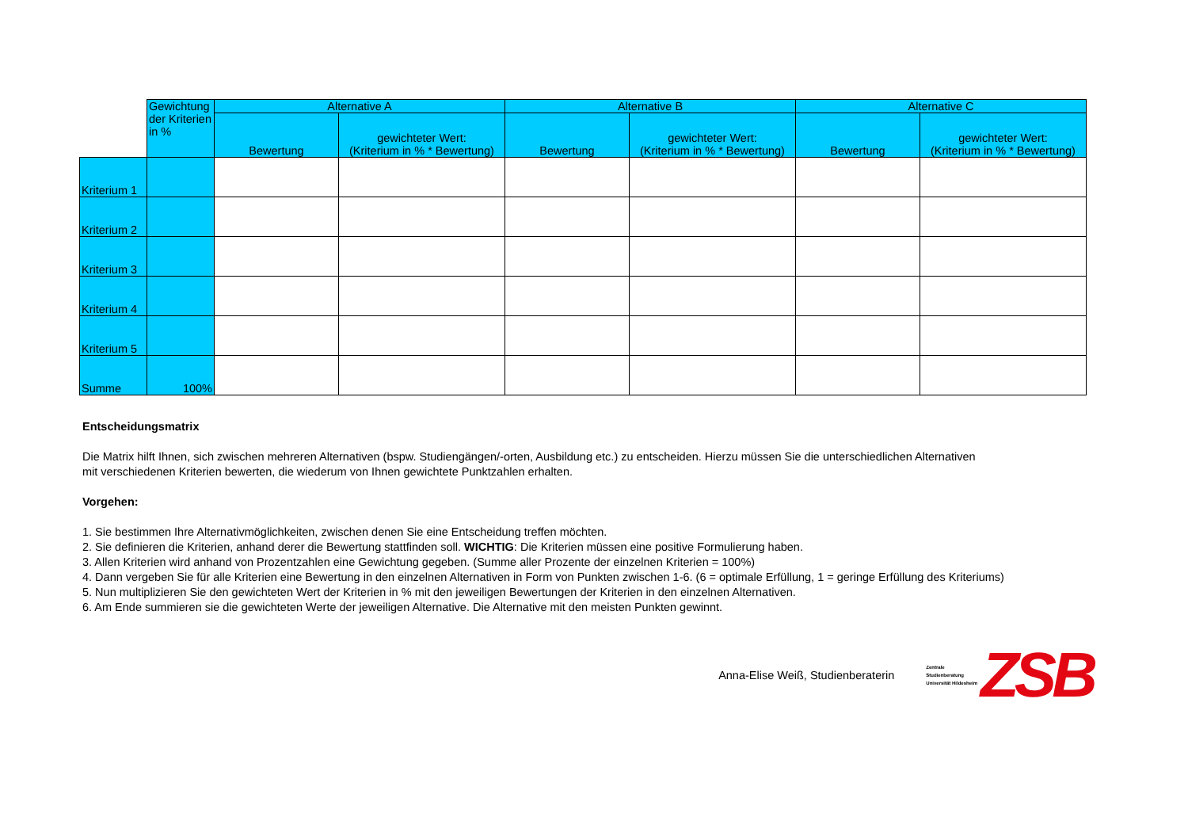| | Gewichtung der Kriterien in % | Alternative A | | Alternative B | | Alternative C | |
| | | Bewertung | gewichteter Wert: (Kriterium in % * Bewertung) | Bewertung | gewichteter Wert: (Kriterium in % * Bewertung) | Bewertung | gewichteter Wert: (Kriterium in % * Bewertung) |
| Kriterium 1 | | | | | | | |
| Kriterium 2 | | | | | | | |
| Kriterium 3 | | | | | | | |
| Kriterium 4 | | | | | | | |
| Kriterium 5 | | | | | | | |
| Summe | 100% | | | | | | |
Entscheidungsmatrix
Die Matrix hilft Ihnen, sich zwischen mehreren Alternativen (bspw. Studiengängen/-orten, Ausbildung etc.) zu entscheiden. Hierzu müssen Sie die unterschiedlichen Alternativen
mit verschiedenen Kriterien bewerten, die wiederum von Ihnen gewichtete Punktzahlen erhalten.
Vorgehen:
1. Sie bestimmen Ihre Alternativmöglichkeiten, zwischen denen Sie eine Entscheidung treffen möchten.
2. Sie definieren die Kriterien, anhand derer die Bewertung stattfinden soll. WICHTIG: Die Kriterien müssen eine positive Formulierung haben.
3. Allen Kriterien wird anhand von Prozentzahlen eine Gewichtung gegeben. (Summe aller Prozente der einzelnen Kriterien = 100%)
4. Dann vergeben Sie für alle Kriterien eine Bewertung in den einzelnen Alternativen in Form von Punkten zwischen 1-6. (6 = optimale Erfüllung, 1 = geringe Erfüllung des Kriteriums)
5. Nun multiplizieren Sie den gewichteten Wert der Kriterien in % mit den jeweiligen Bewertungen der Kriterien in den einzelnen Alternativen.
6. Am Ende summieren sie die gewichteten Werte der jeweiligen Alternative. Die Alternative mit den meisten Punkten gewinnt.
Anna-Elise Weiß, Studienberaterin Zentrale
Studienberatung
Universität Hildesheim ZSB